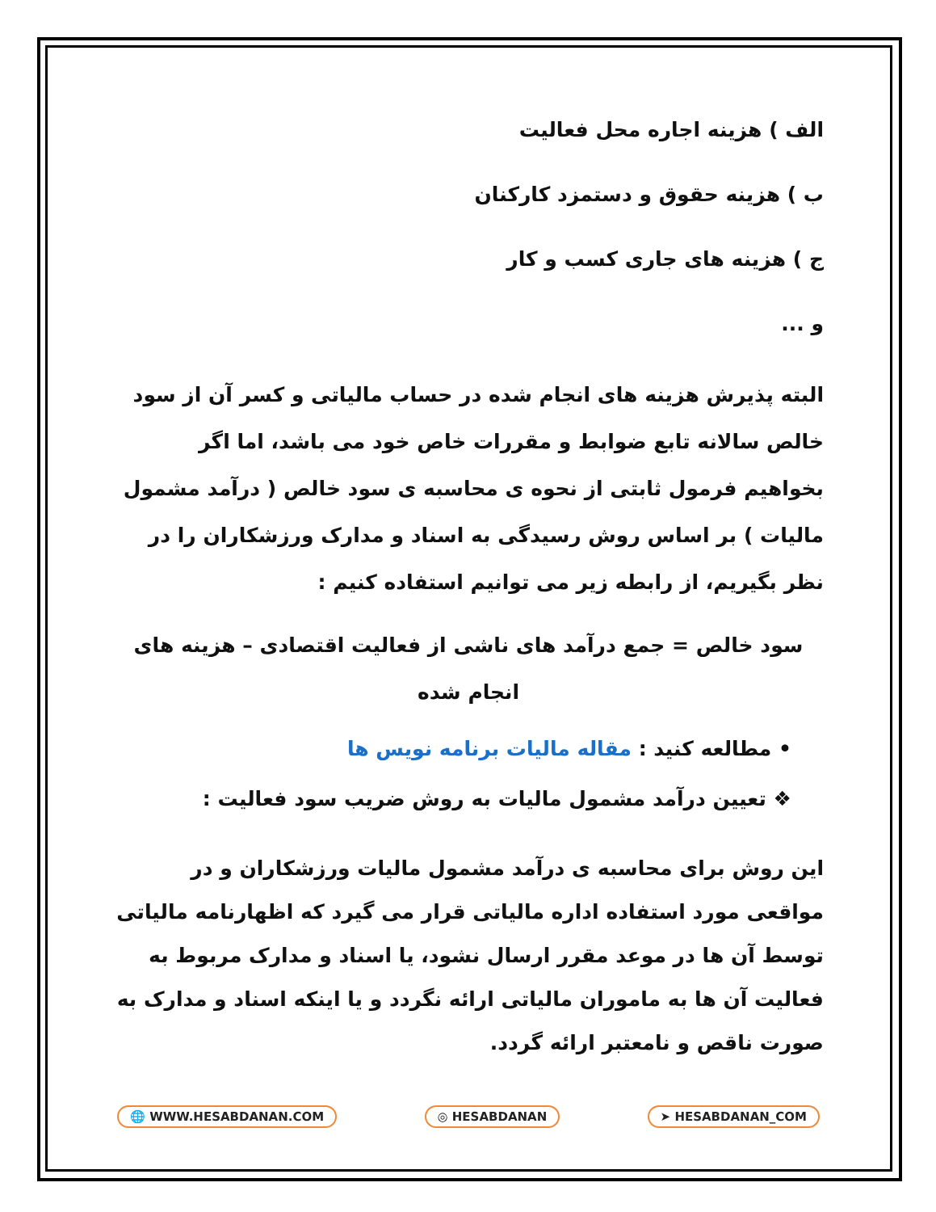الف ) هزینه اجاره محل فعالیت
ب ) هزینه حقوق و دستمزد کارکنان
ج ) هزینه های جاری کسب و کار
و ...
البته پذیرش هزینه های انجام شده در حساب مالیاتی و کسر آن از سود خالص سالانه تابع ضوابط و مقررات خاص خود می باشد، اما اگر بخواهیم فرمول ثابتی از نحوه ی محاسبه ی سود خالص ( درآمد مشمول مالیات ) بر اساس روش رسیدگی به اسناد و مدارک ورزشکاران را در نظر بگیریم، از رابطه زیر می توانیم استفاده کنیم :
سود خالص = جمع درآمد های ناشی از فعالیت اقتصادی – هزینه های انجام شده
• مطالعه کنید : مقاله مالیات برنامه نویس ها
❖ تعیین درآمد مشمول مالیات به روش ضریب سود فعالیت :
این روش برای محاسبه ی درآمد مشمول مالیات ورزشکاران و در مواقعی مورد استفاده اداره مالیاتی قرار می گیرد که اظهارنامه مالیاتی توسط آن ها در موعد مقرر ارسال نشود، یا اسناد و مدارک مربوط به فعالیت آن ها به ماموران مالیاتی ارائه نگردد و یا اینکه اسناد و مدارک به صورت ناقص و نامعتبر ارائه گردد.
🌐 WWW.HESABDANAN.COM ◎ HESABDANAN ➤ HESABDANAN_COM